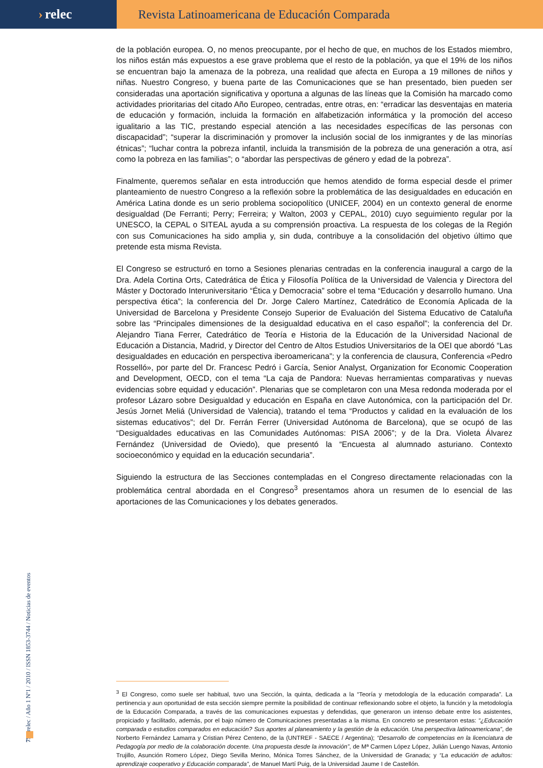› relec Revista Latinoamericana de Educación Comparada
de la población europea. O, no menos preocupante, por el hecho de que, en muchos de los Estados miembro, los niños están más expuestos a ese grave problema que el resto de la población, ya que el 19% de los niños se encuentran bajo la amenaza de la pobreza, una realidad que afecta en Europa a 19 millones de niños y niñas. Nuestro Congreso, y buena parte de las Comunicaciones que se han presentado, bien pueden ser consideradas una aportación significativa y oportuna a algunas de las líneas que la Comisión ha marcado como actividades prioritarias del citado Año Europeo, centradas, entre otras, en: “erradicar las desventajas en materia de educación y formación, incluida la formación en alfabetización informática y la promoción del acceso igualitario a las TIC, prestando especial atención a las necesidades específicas de las personas con discapacidad”; “superar la discriminación y promover la inclusión social de los inmigrantes y de las minorías étnicas”; “luchar contra la pobreza infantil, incluida la transmisión de la pobreza de una generación a otra, así como la pobreza en las familias”; o “abordar las perspectivas de género y edad de la pobreza”.
Finalmente, queremos señalar en esta introducción que hemos atendido de forma especial desde el primer planteamiento de nuestro Congreso a la reflexión sobre la problemática de las desigualdades en educación en América Latina donde es un serio problema sociopolítico (UNICEF, 2004) en un contexto general de enorme desigualdad (De Ferranti; Perry; Ferreira; y Walton, 2003 y CEPAL, 2010) cuyo seguimiento regular por la UNESCO, la CEPAL o SITEAL ayuda a su comprensión proactiva. La respuesta de los colegas de la Región con sus Comunicaciones ha sido amplia y, sin duda, contribuye a la consolidación del objetivo último que pretende esta misma Revista.
El Congreso se estructuró en torno a Sesiones plenarias centradas en la conferencia inaugural a cargo de la Dra. Adela Cortina Orts, Catedrática de Ética y Filosofía Política de la Universidad de Valencia y Directora del Máster y Doctorado Interuniversitario “Ética y Democracia” sobre el tema “Educación y desarrollo humano. Una perspectiva ética”; la conferencia del Dr. Jorge Calero Martínez, Catedrático de Economía Aplicada de la Universidad de Barcelona y Presidente Consejo Superior de Evaluación del Sistema Educativo de Cataluña sobre las “Principales dimensiones de la desigualdad educativa en el caso español”; la conferencia del Dr. Alejandro Tiana Ferrer, Catedrático de Teoría e Historia de la Educación de la Universidad Nacional de Educación a Distancia, Madrid, y Director del Centro de Altos Estudios Universitarios de la OEI que abordó “Las desigualdades en educación en perspectiva iberoamericana”; y la conferencia de clausura, Conferencia «Pedro Rosselló», por parte del Dr. Francesc Pedró i García, Senior Analyst, Organization for Economic Cooperation and Development, OECD, con el tema “La caja de Pandora: Nuevas herramientas comparativas y nuevas evidencias sobre equidad y educación”. Plenarias que se completaron con una Mesa redonda moderada por el profesor Lázaro sobre Desigualdad y educación en España en clave Autonómica, con la participación del Dr. Jesús Jornet Meliá (Universidad de Valencia), tratando el tema “Productos y calidad en la evaluación de los sistemas educativos”; del Dr. Ferrán Ferrer (Universidad Autónoma de Barcelona), que se ocupó de las “Desigualdades educativas en las Comunidades Autónomas: PISA 2006”; y de la Dra. Violeta Álvarez Fernández (Universidad de Oviedo), que presentó la “Encuesta al alumnado asturiano. Contexto socioeconómico y equidad en la educación secundaria”.
Siguiendo la estructura de las Secciones contempladas en el Congreso directamente relacionadas con la problemática central abordada en el Congreso<sup>3</sup> presentamos ahora un resumen de lo esencial de las aportaciones de las Comunicaciones y los debates generados.
<sup>3</sup> El Congreso, como suele ser habitual, tuvo una Sección, la quinta, dedicada a la “Teoría y metodología de la educación comparada”. La pertinencia y aun oportunidad de esta sección siempre permite la posibilidad de continuar reflexionando sobre el objeto, la función y la metodología de la Educación Comparada, a través de las comunicaciones expuestas y defendidas, que generaron un intenso debate entre los asistentes, propiciado y facilitado, además, por el bajo número de Comunicaciones presentadas a la misma. En concreto se presentaron estas: “¿Educación comparada o estudios comparados en educación? Sus aportes al planeamiento y la gestión de la educación. Una perspectiva latinoamericana”, de Norberto Fernández Lamarra y Cristian Pérez Centeno, de la (UNTREF - SAECE / Argentina); “Desarrollo de competencias en la licenciatura de Pedagogía por medio de la colaboración docente. Una propuesta desde la innovación”, de Mª Carmen López López, Julián Luengo Navas, Antonio Trujillo, Asunción Romero López, Diego Sevilla Merino, Mónica Torres Sánchez, de la Universidad de Granada; y “La educación de adultos: aprendizaje cooperativo y Educación comparada”, de Manuel Martí Puig, de la Universidad Jaume I de Castellón.
75 / relec / Año 1 Nº1 / 2010 / ISSN 1853-3744 / Noticias de eventos